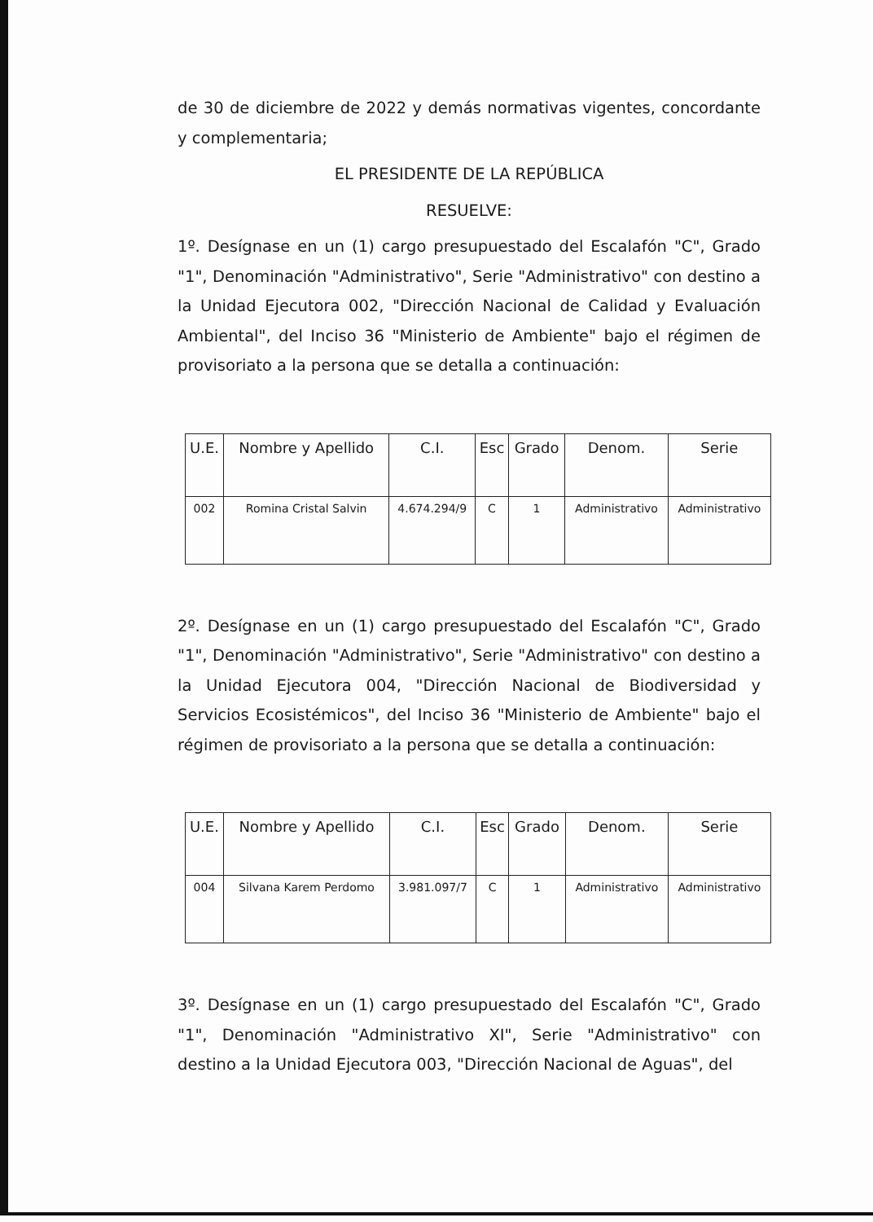de 30 de diciembre de 2022 y demás normativas vigentes, concordante y complementaria;
EL PRESIDENTE DE LA REPÚBLICA
RESUELVE:
1º. Desígnase en un (1) cargo presupuestado del Escalafón "C", Grado "1", Denominación "Administrativo", Serie "Administrativo" con destino a la Unidad Ejecutora 002, "Dirección Nacional de Calidad y Evaluación Ambiental", del Inciso 36 "Ministerio de Ambiente" bajo el régimen de provisoriato a la persona que se detalla a continuación:
| U.E. | Nombre y Apellido | C.I. | Esc | Grado | Denom. | Serie |
| --- | --- | --- | --- | --- | --- | --- |
| 002 | Romina Cristal Salvin | 4.674.294/9 | C | 1 | Administrativo | Administrativo |
2º. Desígnase en un (1) cargo presupuestado del Escalafón "C", Grado "1", Denominación "Administrativo", Serie "Administrativo" con destino a la Unidad Ejecutora 004, "Dirección Nacional de Biodiversidad y Servicios Ecosistémicos", del Inciso 36 "Ministerio de Ambiente" bajo el régimen de provisoriato a la persona que se detalla a continuación:
| U.E. | Nombre y Apellido | C.I. | Esc | Grado | Denom. | Serie |
| --- | --- | --- | --- | --- | --- | --- |
| 004 | Silvana Karem Perdomo | 3.981.097/7 | C | 1 | Administrativo | Administrativo |
3º. Desígnase en un (1) cargo presupuestado del Escalafón "C", Grado "1", Denominación "Administrativo XI", Serie "Administrativo" con destino a la Unidad Ejecutora 003, "Dirección Nacional de Aguas", del